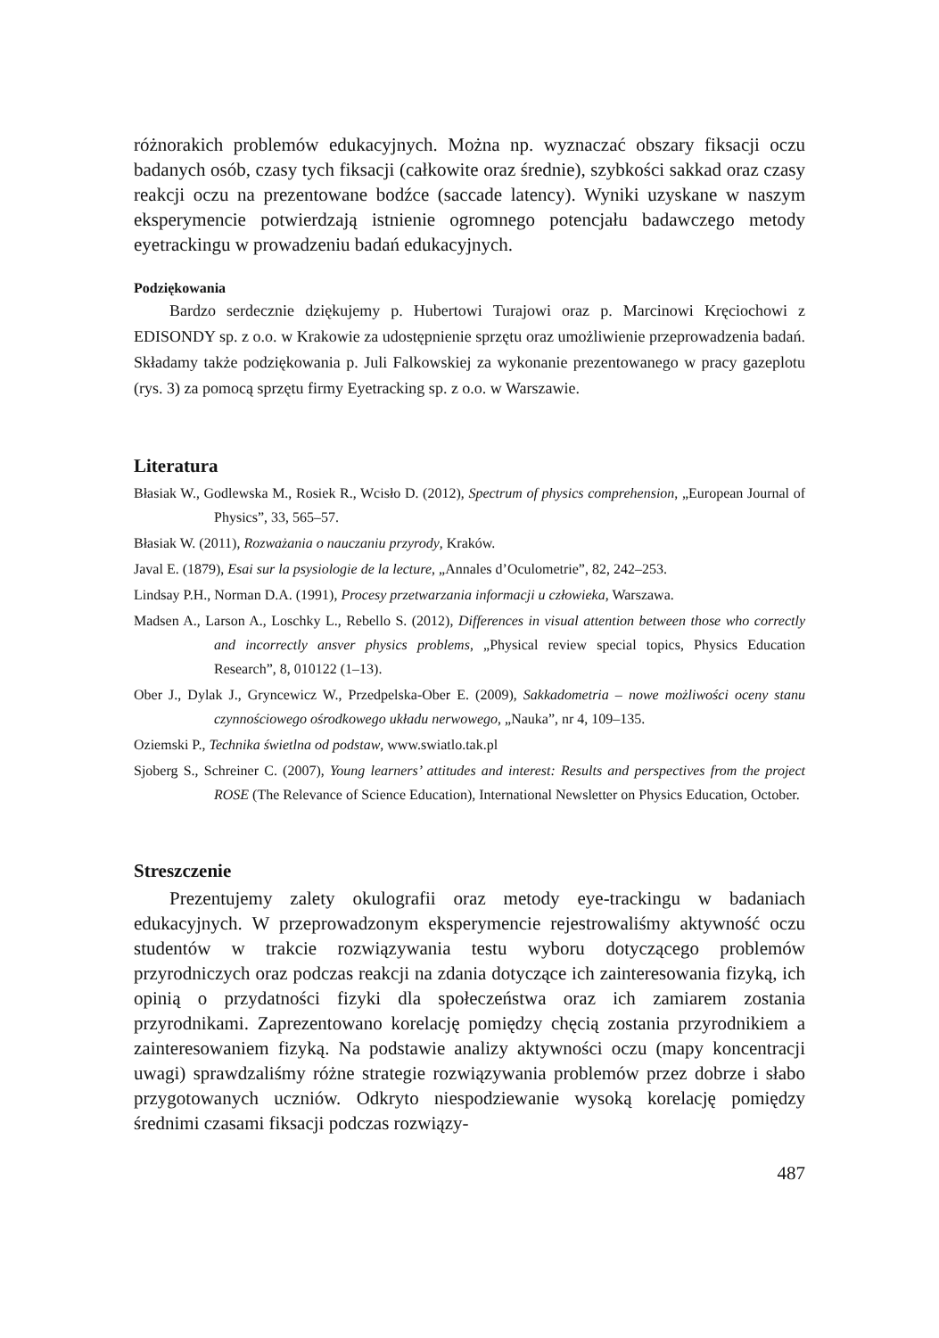różnorakich problemów edukacyjnych. Można np. wyznaczać obszary fiksacji oczu badanych osób, czasy tych fiksacji (całkowite oraz średnie), szybkości sakkad oraz czasy reakcji oczu na prezentowane bodźce (saccade latency). Wyniki uzyskane w naszym eksperymencie potwierdzają istnienie ogromnego potencjału badawczego metody eyetrackingu w prowadzeniu badań edukacyjnych.
Podziękowania
Bardzo serdecznie dziękujemy p. Hubertowi Turajowi oraz p. Marcinowi Kręciochowi z EDISONDY sp. z o.o. w Krakowie za udostępnienie sprzętu oraz umożliwienie przeprowadzenia badań. Składamy także podziękowania p. Juli Falkowskiej za wykonanie prezentowanego w pracy gazeplotu (rys. 3) za pomocą sprzętu firmy Eyetracking sp. z o.o. w Warszawie.
Literatura
Błasiak W., Godlewska M., Rosiek R., Wcisło D. (2012), Spectrum of physics comprehension, „European Journal of Physics”, 33, 565–57.
Błasiak W. (2011), Rozważania o nauczaniu przyrody, Kraków.
Javal E. (1879), Esai sur la psysiologie de la lecture, „Annales d’Oculometrie”, 82, 242–253.
Lindsay P.H., Norman D.A. (1991), Procesy przetwarzania informacji u człowieka, Warszawa.
Madsen A., Larson A., Loschky L., Rebello S. (2012), Differences in visual attention between those who correctly and incorrectly ansver physics problems, „Physical review special topics, Physics Education Research”, 8, 010122 (1–13).
Ober J., Dylak J., Gryncewicz W., Przedpelska-Ober E. (2009), Sakkadometria – nowe możliwości oceny stanu czynnościowego ośrodkowego układu nerwowego, „Nauka”, nr 4, 109–135.
Oziemski P., Technika świetlna od podstaw, www.swiatlo.tak.pl
Sjoberg S., Schreiner C. (2007), Young learners’ attitudes and interest: Results and perspectives from the project ROSE (The Relevance of Science Education), International Newsletter on Physics Education, October.
Streszczenie
Prezentujemy zalety okulografii oraz metody eye-trackingu w badaniach edukacyjnych. W przeprowadzonym eksperymencie rejestrowaliśmy aktywność oczu studentów w trakcie rozwiązywania testu wyboru dotyczącego problemów przyrodniczych oraz podczas reakcji na zdania dotyczące ich zainteresowania fizyką, ich opinią o przydatności fizyki dla społeczeństwa oraz ich zamiarem zostania przyrodnikami. Zaprezentowano korelację pomiędzy chęcią zostania przyrodnikiem a zainteresowaniem fizyką. Na podstawie analizy aktywności oczu (mapy koncentracji uwagi) sprawdzaliśmy różne strategie rozwiązywania problemów przez dobrze i słabo przygotowanych uczniów. Odkryto niespodziewanie wysoką korelację pomiędzy średnimi czasami fiksacji podczas rozwiązy-
487